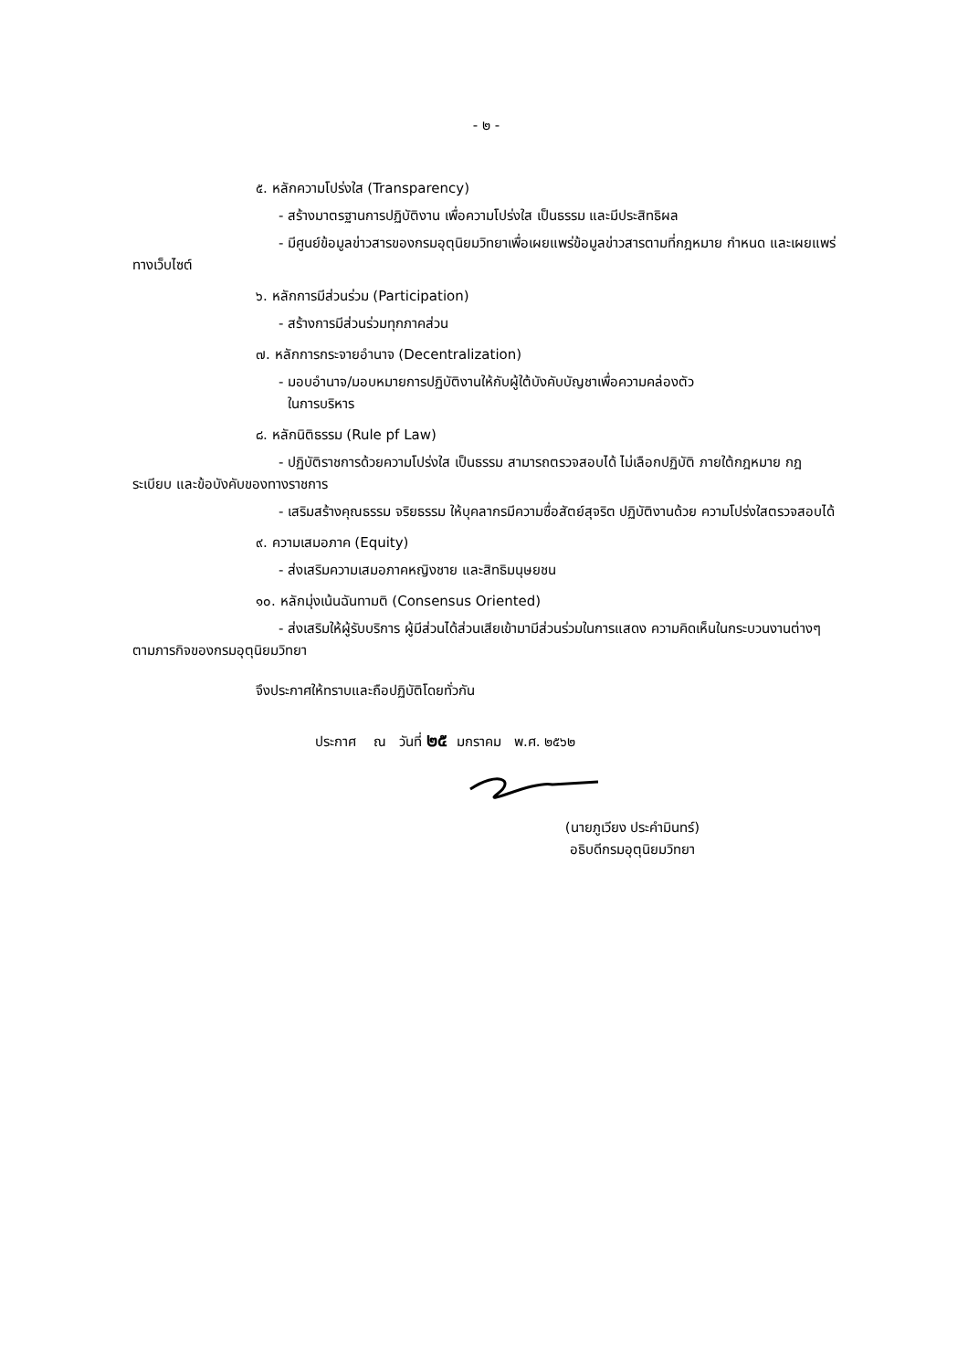- ๒ -
๕. หลักความโปร่งใส (Transparency)
- สร้างมาตรฐานการปฏิบัติงาน เพื่อความโปร่งใส เป็นธรรม และมีประสิทธิผล
- มีศูนย์ข้อมูลข่าวสารของกรมอุตุนิยมวิทยาเพื่อเผยแพร่ข้อมูลข่าวสารตามที่กฎหมาย กำหนด และเผยแพร่ทางเว็บไซต์
๖. หลักการมีส่วนร่วม (Participation)
- สร้างการมีส่วนร่วมทุกภาคส่วน
๗. หลักการกระจายอำนาจ (Decentralization)
- มอบอำนาจ/มอบหมายการปฏิบัติงานให้กับผู้ใต้บังคับบัญชาเพื่อความคล่องตัว
ในการบริหาร
๘. หลักนิติธรรม (Rule pf Law)
- ปฏิบัติราชการด้วยความโปร่งใส เป็นธรรม สามารถตรวจสอบได้ ไม่เลือกปฏิบัติ ภายใต้กฎหมาย กฎ ระเบียบ และข้อบังคับของทางราชการ
- เสริมสร้างคุณธรรม จริยธรรม ให้บุคลากรมีความซื่อสัตย์สุจริต ปฏิบัติงานด้วย ความโปร่งใสตรวจสอบได้
๙. ความเสมอภาค (Equity)
- ส่งเสริมความเสมอภาคหญิงชาย และสิทธิมนุษยชน
๑๐. หลักมุ่งเน้นฉันทามติ (Consensus Oriented)
- ส่งเสริมให้ผู้รับบริการ ผู้มีส่วนได้ส่วนเสียเข้ามามีส่วนร่วมในการแสดง ความคิดเห็นในกระบวนงานต่างๆ ตามภารกิจของกรมอุตุนิยมวิทยา
จึงประกาศให้ทราบและถือปฏิบัติโดยทั่วกัน
ประกาศ ณ วันที่ ๒๕ มกราคม พ.ศ. ๒๕๖๒
(นายภูเวียง ประคำมินทร์)
อธิบดีกรมอุตุนิยมวิทยา